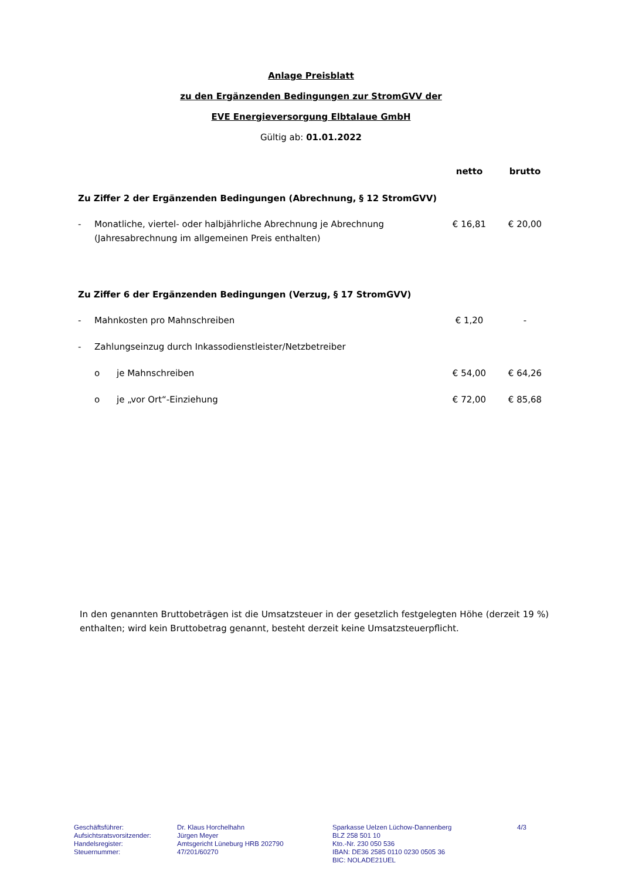Anlage Preisblatt
zu den Ergänzenden Bedingungen zur StromGVV der
EVE Energieversorgung Elbtalaue GmbH
Gültig ab: 01.01.2022
| | | | netto | brutto |
| --- | --- | --- | --- | --- |
| Zu Ziffer 2 der Ergänzenden Bedingungen (Abrechnung, § 12 StromGVV) | | | | |
| - | Monatliche, viertel- oder halbjährliche Abrechnung je Abrechnung (Jahresabrechnung im allgemeinen Preis enthalten) | | € 16,81 | € 20,00 |
| Zu Ziffer 6 der Ergänzenden Bedingungen (Verzug, § 17 StromGVV) | | | | |
| - | Mahnkosten pro Mahnschreiben | | € 1,20 | - |
| - | Zahlungseinzug durch Inkassodienstleister/Netzbetreiber | | | |
| | o | je Mahnschreiben | € 54,00 | € 64,26 |
| | o | je „vor Ort“-Einziehung | € 72,00 | € 85,68 |
In den genannten Bruttobeträgen ist die Umsatzsteuer in der gesetzlich festgelegten Höhe (derzeit 19 %) enthalten; wird kein Bruttobetrag genannt, besteht derzeit keine Umsatzsteuerpflicht.
Geschäftsführer:
Aufsichtsratsvorsitzender:
Handelsregister:
Steuernummer:
Dr. Klaus Horchelhahn
Jürgen Meyer
Amtsgericht Lüneburg HRB 202790
47/201/60270
Sparkasse Uelzen Lüchow-Dannenberg
BLZ 258 501 10
Kto.-Nr. 230 050 536
IBAN: DE36 2585 0110 0230 0505 36
BIC: NOLADE21UEL
4/3